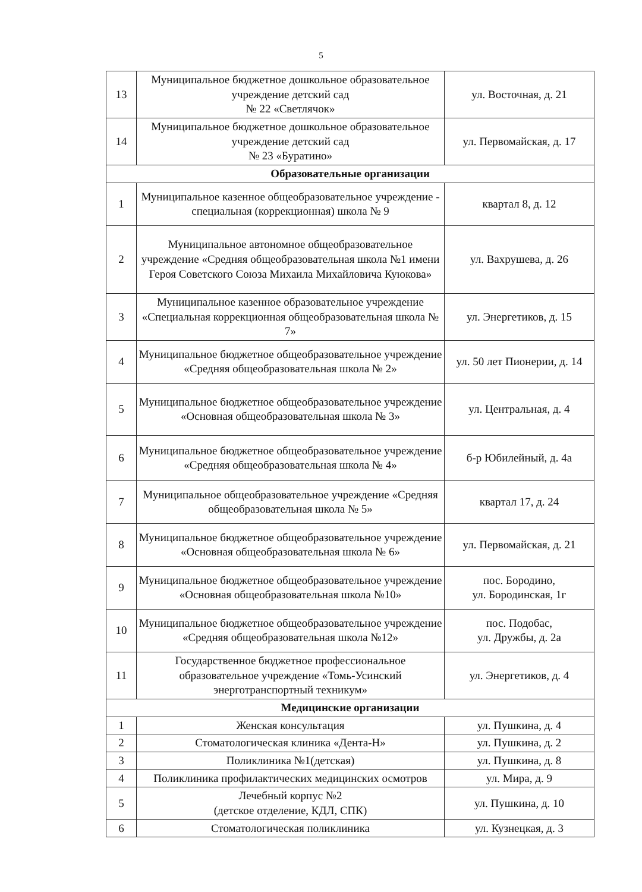5
| 13 | Муниципальное бюджетное дошкольное образовательное учреждение детский сад № 22 «Светлячок» | ул. Восточная, д. 21 |
| 14 | Муниципальное бюджетное дошкольное образовательное учреждение детский сад № 23 «Буратино» | ул. Первомайская, д. 17 |
| Образовательные организации | | |
| 1 | Муниципальное казенное общеобразовательное учреждение - специальная (коррекционная) школа № 9 | квартал 8, д. 12 |
| 2 | Муниципальное автономное общеобразовательное учреждение «Средняя общеобразовательная школа №1 имени Героя Советского Союза Михаила Михайловича Куюкова» | ул. Вахрушева, д. 26 |
| 3 | Муниципальное казенное образовательное учреждение «Специальная коррекционная общеобразовательная школа № 7» | ул. Энергетиков, д. 15 |
| 4 | Муниципальное бюджетное общеобразовательное учреждение «Средняя общеобразовательная школа № 2» | ул. 50 лет Пионерии, д. 14 |
| 5 | Муниципальное бюджетное общеобразовательное учреждение «Основная общеобразовательная школа № 3» | ул. Центральная, д. 4 |
| 6 | Муниципальное бюджетное общеобразовательное учреждение «Средняя общеобразовательная школа № 4» | б-р Юбилейный, д. 4а |
| 7 | Муниципальное общеобразовательное учреждение «Средняя общеобразовательная школа № 5» | квартал 17, д. 24 |
| 8 | Муниципальное бюджетное общеобразовательное учреждение «Основная общеобразовательная школа № 6» | ул. Первомайская, д. 21 |
| 9 | Муниципальное бюджетное общеобразовательное учреждение «Основная общеобразовательная школа №10» | пос. Бородино, ул. Бородинская, 1г |
| 10 | Муниципальное бюджетное общеобразовательное учреждение «Средняя общеобразовательная школа №12» | пос. Подобас, ул. Дружбы, д. 2а |
| 11 | Государственное бюджетное профессиональное образовательное учреждение «Томь-Усинский энерготранспортный техникум» | ул. Энергетиков, д. 4 |
| Медицинские организации | | |
| 1 | Женская консультация | ул. Пушкина, д. 4 |
| 2 | Стоматологическая клиника «Дента-Н» | ул. Пушкина, д. 2 |
| 3 | Поликлиника №1(детская) | ул. Пушкина, д. 8 |
| 4 | Поликлиника профилактических медицинских осмотров | ул. Мира, д. 9 |
| 5 | Лечебный корпус №2 (детское отделение, КДЛ, СПК) | ул. Пушкина, д. 10 |
| 6 | Стоматологическая поликлиника | ул. Кузнецкая, д. 3 |